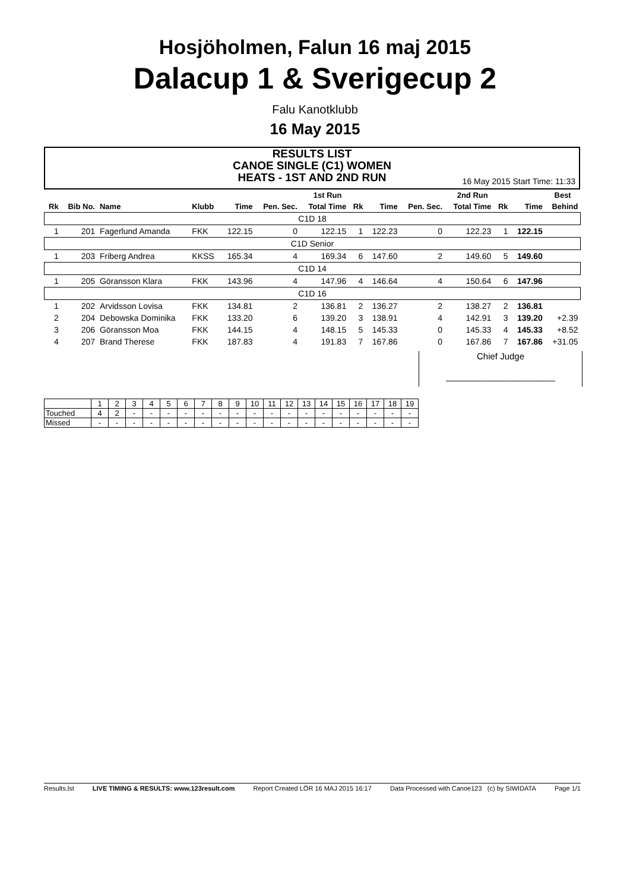Hosjöholmen, Falun 16 maj 2015
Dalacup 1 & Sverigecup 2
Falu Kanotklubb
16 May 2015
RESULTS LIST
CANOE SINGLE (C1) WOMEN
HEATS - 1ST AND 2ND RUN
16 May 2015 Start Time: 11:33
| | | | | | 1st Run | | | | 2nd Run | | | | Best |
| --- | --- | --- | --- | --- | --- | --- | --- | --- | --- | --- | --- | --- | --- |
| Rk | Bib No. | Name | Klubb | Time | Pen. Sec. | Total Time | Rk | Time | Pen. Sec. | Total Time | Rk | Time | Behind |
| C1D 18 | | | | | | | | | | | | | |
| 1 | 201 | Fagerlund Amanda | FKK | 122.15 | 0 | 122.15 | 1 | 122.23 | 0 | 122.23 | 1 | 122.15 | |
| C1D Senior | | | | | | | | | | | | | |
| 1 | 203 | Friberg Andrea | KKSS | 165.34 | 4 | 169.34 | 6 | 147.60 | 2 | 149.60 | 5 | 149.60 | |
| C1D 14 | | | | | | | | | | | | | |
| 1 | 205 | Göransson Klara | FKK | 143.96 | 4 | 147.96 | 4 | 146.64 | 4 | 150.64 | 6 | 147.96 | |
| C1D 16 | | | | | | | | | | | | | |
| 1 | 202 | Arvidsson Lovisa | FKK | 134.81 | 2 | 136.81 | 2 | 136.27 | 2 | 138.27 | 2 | 136.81 | |
| 2 | 204 | Debowska Dominika | FKK | 133.20 | 6 | 139.20 | 3 | 138.91 | 4 | 142.91 | 3 | 139.20 | +2.39 |
| 3 | 206 | Göransson Moa | FKK | 144.15 | 4 | 148.15 | 5 | 145.33 | 0 | 145.33 | 4 | 145.33 | +8.52 |
| 4 | 207 | Brand Therese | FKK | 187.83 | 4 | 191.83 | 7 | 167.86 | 0 | 167.86 | 7 | 167.86 | +31.05 |
Chief Judge
______________________
| | 1 | 2 | 3 | 4 | 5 | 6 | 7 | 8 | 9 | 10 | 11 | 12 | 13 | 14 | 15 | 16 | 17 | 18 | 19 |
| Touched | 4 | 2 | - | - | - | - | - | - | - | - | - | - | - | - | - | - | - | - | - |
| Missed | - | - | - | - | - | - | - | - | - | - | - | - | - | - | - | - | - | - | - |
Results.lst LIVE TIMING & RESULTS: www.123result.com Report Created LÖR 16 MAJ 2015 16:17 Data Processed with Canoe123 (c) by SIWIDATA Page 1/1